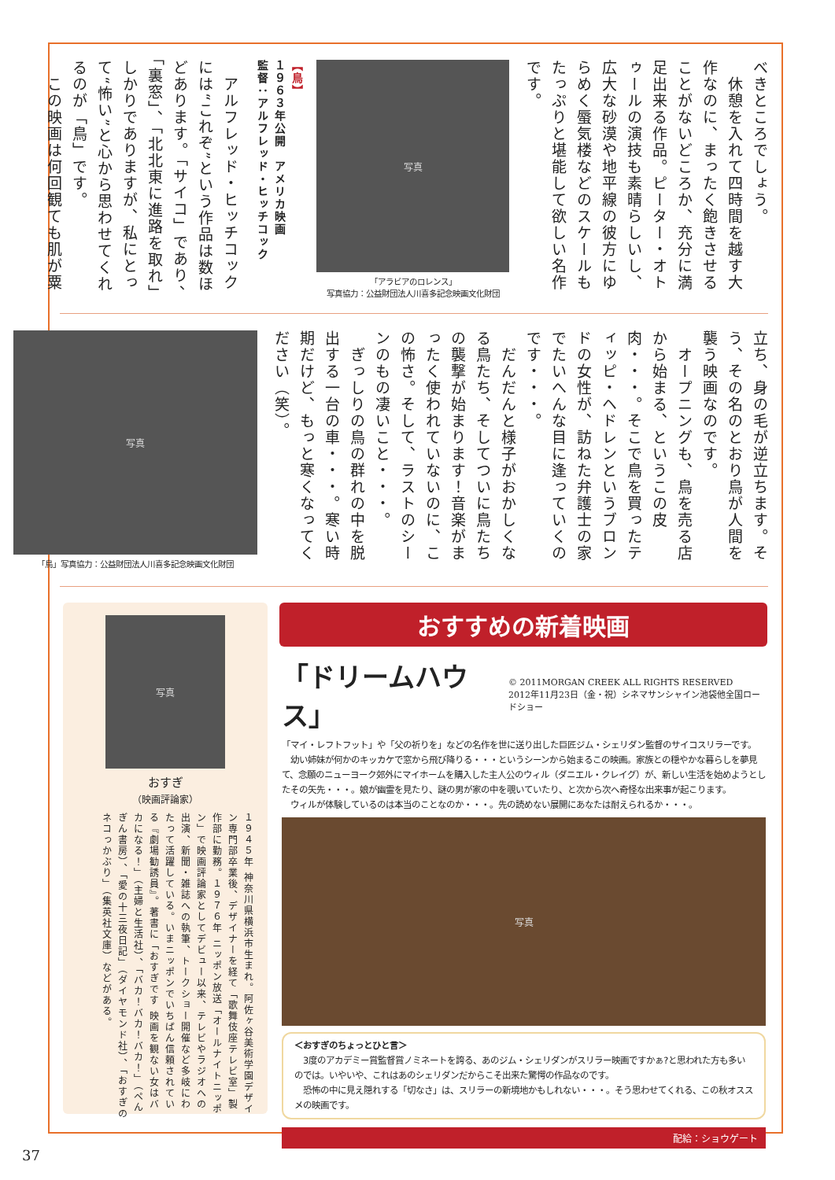べきところでしょう。
　休憩を入れて四時間を越す大作なのに、まったく飽きさせることがないどころか、充分に満足出来る作品。ピーター・オトゥールの演技も素晴らしいし、広大な砂漠や地平線の彼方にゆらめく蜃気楼などのスケールもたっぷりと堪能して欲しい名作です。
写真
「アラビアのロレンス」
写真協力：公益財団法人川喜多記念映画文化財団
【鳥】
１９６３年公開　アメリカ映画
監督：アルフレッド・ヒッチコック
　アルフレッド・ヒッチコックには“これぞ”という作品は数ほどあります。「サイコ」であり、「裏窓」、「北北東に進路を取れ」しかりでありますが、私にとって“怖い”と心から思わせてくれるのが「鳥」です。
　この映画は何回観ても肌が粟
立ち、身の毛が逆立ちます。そう、その名のとおり鳥が人間を襲う映画なのです。
　オープニングも、鳥を売る店から始まる、というこの皮肉・・・。そこで鳥を買ったティッピ・ヘドレンというブロンドの女性が、訪ねた弁護士の家でたいへんな目に逢っていくのです・・・。
　だんだんと様子がおかしくなる鳥たち、そしてついに鳥たちの襲撃が始まります！音楽がまったく使われていないのに、この怖さ。そして、ラストのシーンのもの凄いこと・・・。
　ぎっしりの鳥の群れの中を脱出する一台の車・・・。寒い時期だけど、もっと寒くなってください（笑）。
写真
「鳥」写真協力：公益財団法人川喜多記念映画文化財団
写真
おすぎ
（映画評論家）
１９４５年 神奈川県横浜市生まれ。阿佐ヶ谷美術学園デザイン専門部卒業後、デザイナーを経て「歌舞伎座テレビ室」製作部に勤務。１９７６年 ニッポン放送「オールナイトニッポン」で映画評論家としてデビュー以来、テレビやラジオへの出演、新聞・雑誌への執筆、トークショー開催など多岐にわたって活躍している。いまニッポンでいちばん信頼されている『劇場勧誘員』。著書に「おすぎです 映画を観ない女はバカになる！」（主婦と生活社）、「バカ！バカ！バカ！」（ぺんぎん書房）、「愛の十三夜日記」（ダイヤモンド社）、「おすぎのネコっかぶり」（集英社文庫）などがある。
おすすめの新着映画
「ドリームハウス」 © 2011MORGAN CREEK ALL RIGHTS RESERVED
2012年11月23日（金・祝）シネマサンシャイン池袋他全国ロードショー
「マイ・レフトフット」や「父の祈りを」などの名作を世に送り出した巨匠ジム・シェリダン監督のサイコスリラーです。
　幼い姉妹が何かのキッカケで窓から飛び降りる・・・というシーンから始まるこの映画。家族との穏やかな暮らしを夢見て、念願のニューヨーク郊外にマイホームを購入した主人公のウィル（ダニエル・クレイグ）が、新しい生活を始めようとしたその矢先・・・。娘が幽霊を見たり、謎の男が家の中を覗いていたり、と次から次へ奇怪な出来事が起こります。
　ウィルが体験しているのは本当のことなのか・・・。先の読めない展開にあなたは耐えられるか・・・。
写真
＜おすぎのちょっとひと言＞
　3度のアカデミー賞監督賞ノミネートを誇る、あのジム・シェリダンがスリラー映画ですかぁ?と思われた方も多いのでは。いやいや、これはあのシェリダンだからこそ出来た驚愕の作品なのです。
　恐怖の中に見え隠れする「切なさ」は、スリラーの新境地かもしれない・・・。そう思わせてくれる、この秋オススメの映画です。
配給：ショウゲート
37